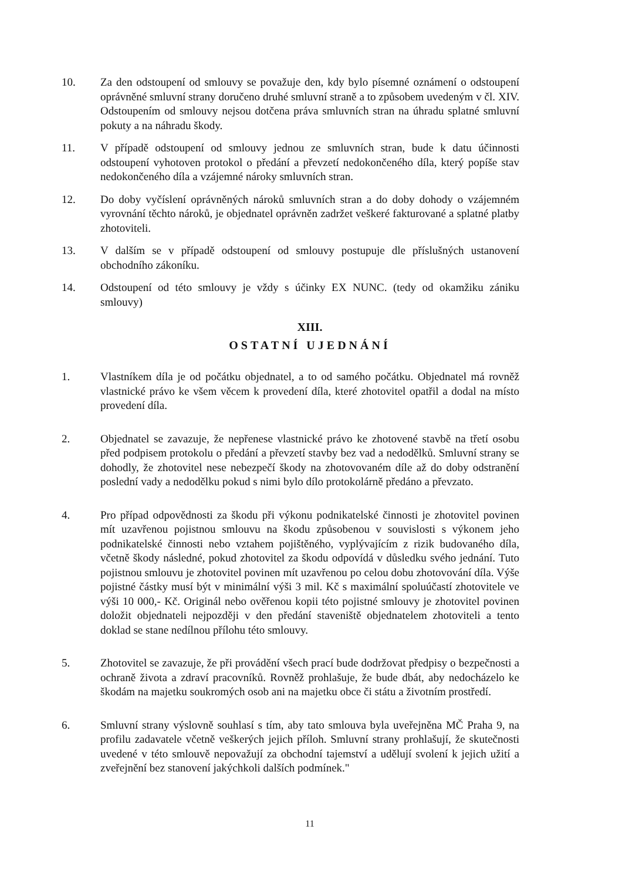10. Za den odstoupení od smlouvy se považuje den, kdy bylo písemné oznámení o odstoupení oprávněné smluvní strany doručeno druhé smluvní straně a to způsobem uvedeným v čl. XIV. Odstoupením od smlouvy nejsou dotčena práva smluvních stran na úhradu splatné smluvní pokuty a na náhradu škody.
11. V případě odstoupení od smlouvy jednou ze smluvních stran, bude k datu účinnosti odstoupení vyhotoven protokol o předání a převzetí nedokončeného díla, který popíše stav nedokončeného díla a vzájemné nároky smluvních stran.
12. Do doby vyčíslení oprávněných nároků smluvních stran a do doby dohody o vzájemném vyrovnání těchto nároků, je objednatel oprávněn zadržet veškeré fakturované a splatné platby zhotoviteli.
13. V dalším se v případě odstoupení od smlouvy postupuje dle příslušných ustanovení obchodního zákoníku.
14. Odstoupení od této smlouvy je vždy s účinky EX NUNC. (tedy od okamžiku zániku smlouvy)
XIII.
OSTATNÍ UJEDNÁNÍ
1. Vlastníkem díla je od počátku objednatel, a to od samého počátku. Objednatel má rovněž vlastnické právo ke všem věcem k provedení díla, které zhotovitel opatřil a dodal na místo provedení díla.
2. Objednatel se zavazuje, že nepřenese vlastnické právo ke zhotovené stavbě na třetí osobu před podpisem protokolu o předání a převzetí stavby bez vad a nedodělků. Smluvní strany se dohodly, že zhotovitel nese nebezpečí škody na zhotovovaném díle až do doby odstranění poslední vady a nedodělku pokud s nimi bylo dílo protokolárně předáno a převzato.
4. Pro případ odpovědnosti za škodu při výkonu podnikatelské činnosti je zhotovitel povinen mít uzavřenou pojistnou smlouvu na škodu způsobenou v souvislosti s výkonem jeho podnikatelské činnosti nebo vztahem pojištěného, vyplývajícím z rizik budovaného díla, včetně škody následné, pokud zhotovitel za škodu odpovídá v důsledku svého jednání. Tuto pojistnou smlouvu je zhotovitel povinen mít uzavřenou po celou dobu zhotovování díla. Výše pojistné částky musí být v minimální výši 3 mil. Kč s maximální spoluúčastí zhotovitele ve výši 10 000,- Kč. Originál nebo ověřenou kopii této pojistné smlouvy je zhotovitel povinen doložit objednateli nejpozději v den předání staveniště objednatelem zhotoviteli a tento doklad se stane nedílnou přílohu této smlouvy.
5. Zhotovitel se zavazuje, že při provádění všech prací bude dodržovat předpisy o bezpečnosti a ochraně života a zdraví pracovníků. Rovněž prohlašuje, že bude dbát, aby nedocházelo ke škodám na majetku soukromých osob ani na majetku obce či státu a životním prostředí.
6. Smluvní strany výslovně souhlasí s tím, aby tato smlouva byla uveřejněna MČ Praha 9, na profilu zadavatele včetně veškerých jejich příloh. Smluvní strany prohlašují, že skutečnosti uvedené v této smlouvě nepovažují za obchodní tajemství a udělují svolení k jejich užití a zveřejnění bez stanovení jakýchkoli dalších podmínek."
11